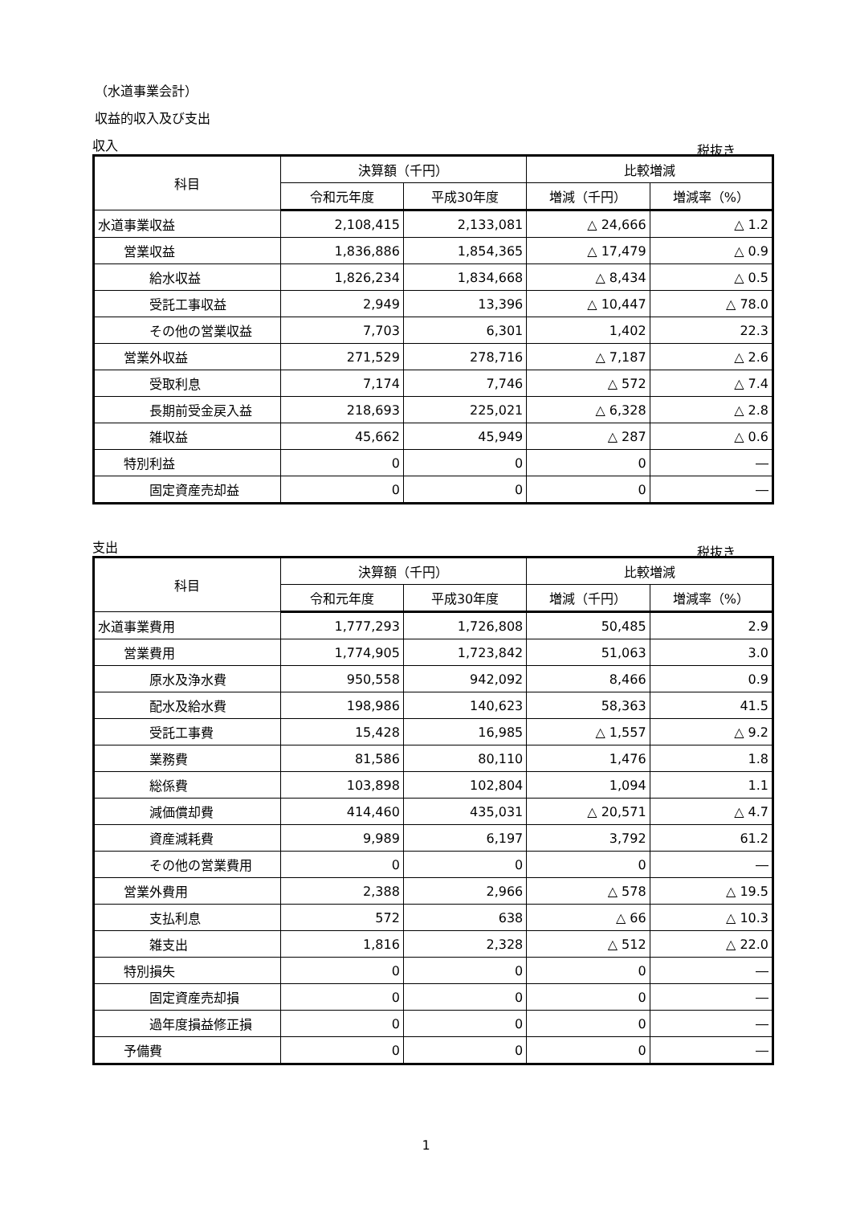（水道事業会計）
収益的収入及び支出
収入 税抜き
| 科目 | 決算額（千円） | | 比較増減 | |
| --- | --- | --- | --- | --- |
| | 令和元年度 | 平成30年度 | 増減（千円） | 増減率（%） |
| 水道事業収益 | 2,108,415 | 2,133,081 | △ 24,666 | △ 1.2 |
| 営業収益 | 1,836,886 | 1,854,365 | △ 17,479 | △ 0.9 |
| 給水収益 | 1,826,234 | 1,834,668 | △ 8,434 | △ 0.5 |
| 受託工事収益 | 2,949 | 13,396 | △ 10,447 | △ 78.0 |
| その他の営業収益 | 7,703 | 6,301 | 1,402 | 22.3 |
| 営業外収益 | 271,529 | 278,716 | △ 7,187 | △ 2.6 |
| 受取利息 | 7,174 | 7,746 | △ 572 | △ 7.4 |
| 長期前受金戻入益 | 218,693 | 225,021 | △ 6,328 | △ 2.8 |
| 雑収益 | 45,662 | 45,949 | △ 287 | △ 0.6 |
| 特別利益 | 0 | 0 | 0 | ― |
| 固定資産売却益 | 0 | 0 | 0 | ― |
支出 税抜き
| 科目 | 決算額（千円） | | 比較増減 | |
| --- | --- | --- | --- | --- |
| | 令和元年度 | 平成30年度 | 増減（千円） | 増減率（%） |
| 水道事業費用 | 1,777,293 | 1,726,808 | 50,485 | 2.9 |
| 営業費用 | 1,774,905 | 1,723,842 | 51,063 | 3.0 |
| 原水及浄水費 | 950,558 | 942,092 | 8,466 | 0.9 |
| 配水及給水費 | 198,986 | 140,623 | 58,363 | 41.5 |
| 受託工事費 | 15,428 | 16,985 | △ 1,557 | △ 9.2 |
| 業務費 | 81,586 | 80,110 | 1,476 | 1.8 |
| 総係費 | 103,898 | 102,804 | 1,094 | 1.1 |
| 減価償却費 | 414,460 | 435,031 | △ 20,571 | △ 4.7 |
| 資産減耗費 | 9,989 | 6,197 | 3,792 | 61.2 |
| その他の営業費用 | 0 | 0 | 0 | ― |
| 営業外費用 | 2,388 | 2,966 | △ 578 | △ 19.5 |
| 支払利息 | 572 | 638 | △ 66 | △ 10.3 |
| 雑支出 | 1,816 | 2,328 | △ 512 | △ 22.0 |
| 特別損失 | 0 | 0 | 0 | ― |
| 固定資産売却損 | 0 | 0 | 0 | ― |
| 過年度損益修正損 | 0 | 0 | 0 | ― |
| 予備費 | 0 | 0 | 0 | ― |
1